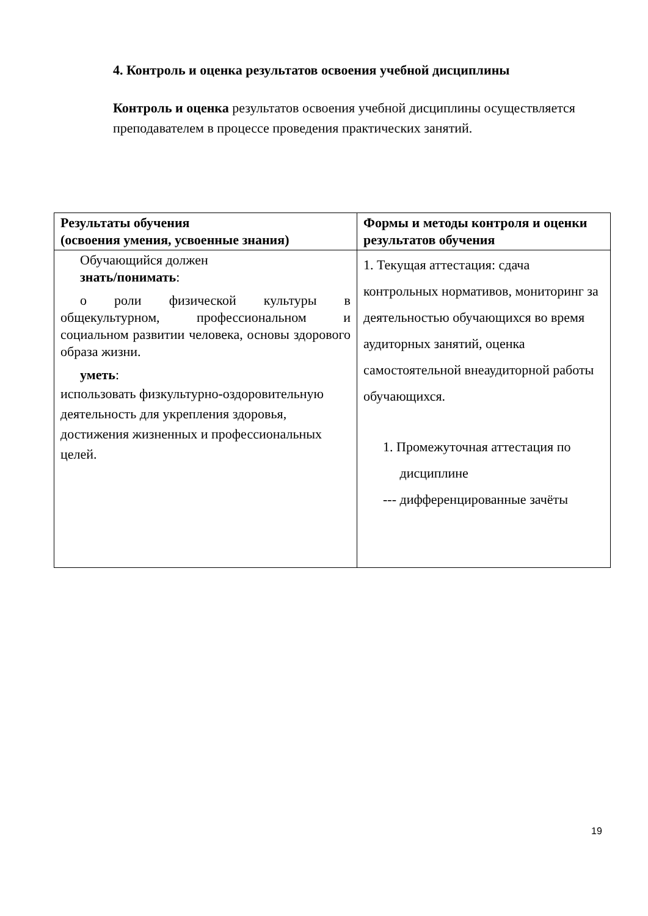4. Контроль и оценка результатов освоения учебной дисциплины
Контроль и оценка результатов освоения учебной дисциплины осуществляется преподавателем в процессе проведения практических занятий.
| Результаты обучения (освоения умения, усвоенные знания) | Формы и методы контроля и оценки результатов обучения |
| --- | --- |
| Обучающийся должен знать/понимать : о роли физической культуры в общекультурном, профессиональном и социальном развитии человека, основы здорового образа жизни. уметь : использовать физкультурно-оздоровительную деятельность для укрепления здоровья, достижения жизненных и профессиональных целей. | 1. Текущая аттестация: сдача контрольных нормативов, мониторинг за деятельностью обучающихся во время аудиторных занятий, оценка самостоятельной внеаудиторной работы обучающихся. 1. Промежуточная аттестация по дисциплине --- дифференцированные зачёты |
19